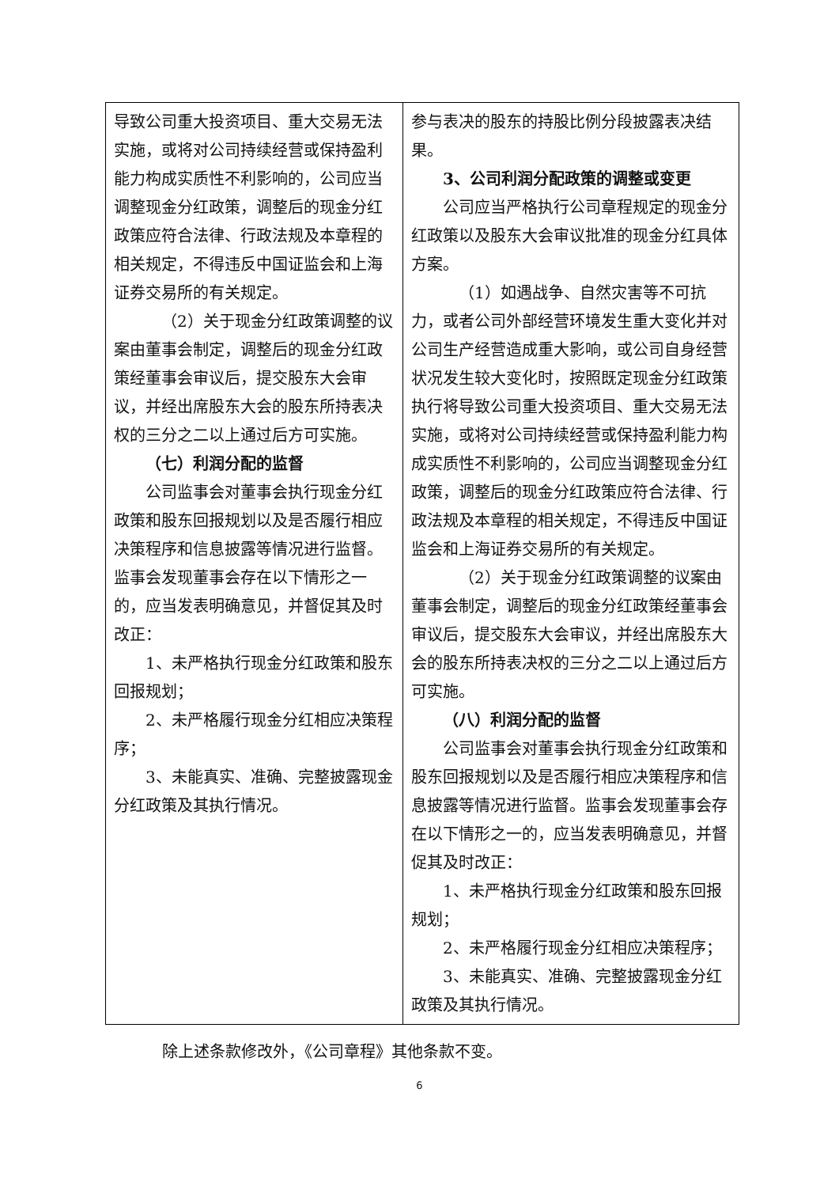| 导致公司重大投资项目、重大交易无法实施，或将对公司持续经营或保持盈利能力构成实质性不利影响的，公司应当调整现金分红政策，调整后的现金分红政策应符合法律、行政法规及本章程的相关规定，不得违反中国证监会和上海证券交易所的有关规定。 （2）关于现金分红政策调整的议案由董事会制定，调整后的现金分红政策经董事会审议后，提交股东大会审议，并经出席股东大会的股东所持表决权的三分之二以上通过后方可实施。 （七）利润分配的监督 公司监事会对董事会执行现金分红政策和股东回报规划以及是否履行相应决策程序和信息披露等情况进行监督。监事会发现董事会存在以下情形之一的，应当发表明确意见，并督促其及时改正： 1、未严格执行现金分红政策和股东回报规划； 2、未严格履行现金分红相应决策程序； 3、未能真实、准确、完整披露现金分红政策及其执行情况。 | 参与表决的股东的持股比例分段披露表决结果。 3、公司利润分配政策的调整或变更 公司应当严格执行公司章程规定的现金分红政策以及股东大会审议批准的现金分红具体方案。 （1）如遇战争、自然灾害等不可抗力，或者公司外部经营环境发生重大变化并对公司生产经营造成重大影响，或公司自身经营状况发生较大变化时，按照既定现金分红政策执行将导致公司重大投资项目、重大交易无法实施，或将对公司持续经营或保持盈利能力构成实质性不利影响的，公司应当调整现金分红政策，调整后的现金分红政策应符合法律、行政法规及本章程的相关规定，不得违反中国证监会和上海证券交易所的有关规定。 （2）关于现金分红政策调整的议案由董事会制定，调整后的现金分红政策经董事会审议后，提交股东大会审议，并经出席股东大会的股东所持表决权的三分之二以上通过后方可实施。 （八）利润分配的监督 公司监事会对董事会执行现金分红政策和股东回报规划以及是否履行相应决策程序和信息披露等情况进行监督。监事会发现董事会存在以下情形之一的，应当发表明确意见，并督促其及时改正： 1、未严格执行现金分红政策和股东回报规划； 2、未严格履行现金分红相应决策程序； 3、未能真实、准确、完整披露现金分红政策及其执行情况。 |
除上述条款修改外，《公司章程》其他条款不变。
6